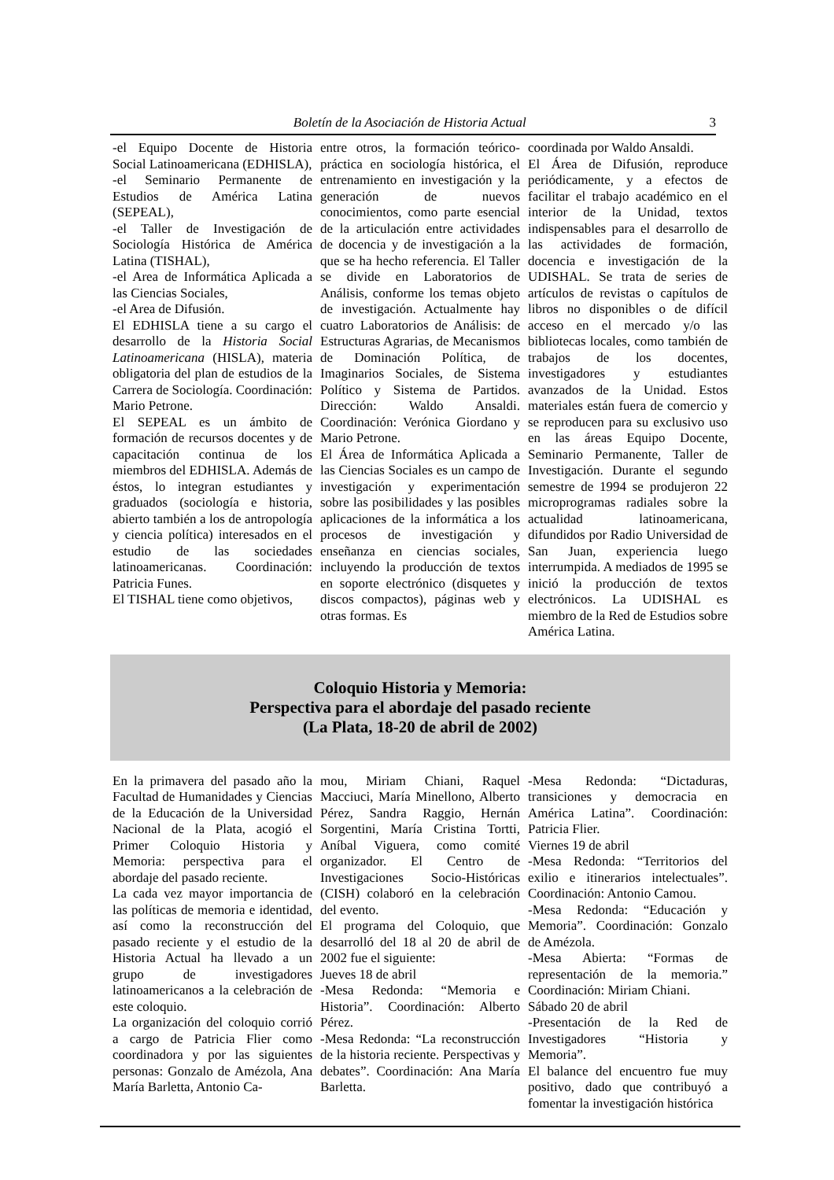Boletín de la Asociación de Historia Actual 3
-el Equipo Docente de Historia Social Latinoamericana (EDHISLA),
-el Seminario Permanente de Estudios de América Latina (SEPEAL),
-el Taller de Investigación de Sociología Histórica de América Latina (TISHAL),
-el Area de Informática Aplicada a las Ciencias Sociales,
-el Area de Difusión.
El EDHISLA tiene a su cargo el desarrollo de la Historia Social Latinoamericana (HISLA), materia obligatoria del plan de estudios de la Carrera de Sociología. Coordinación: Mario Petrone.
El SEPEAL es un ámbito de formación de recursos docentes y de capacitación continua de los miembros del EDHISLA. Además de éstos, lo integran estudiantes y graduados (sociología e historia, abierto también a los de antropología y ciencia política) interesados en el estudio de las sociedades latinoamericanas. Coordinación: Patricia Funes.
El TISHAL tiene como objetivos,
entre otros, la formación teórico-práctica en sociología histórica, el entrenamiento en investigación y la generación de nuevos conocimientos, como parte esencial de la articulación entre actividades de docencia y de investigación a la que se ha hecho referencia. El Taller se divide en Laboratorios de Análisis, conforme los temas objeto de investigación. Actualmente hay cuatro Laboratorios de Análisis: de Estructuras Agrarias, de Mecanismos de Dominación Política, de Imaginarios Sociales, de Sistema Político y Sistema de Partidos. Dirección: Waldo Ansaldi. Coordinación: Verónica Giordano y Mario Petrone.
El Área de Informática Aplicada a las Ciencias Sociales es un campo de investigación y experimentación sobre las posibilidades y las posibles aplicaciones de la informática a los procesos de investigación y enseñanza en ciencias sociales, incluyendo la producción de textos en soporte electrónico (disquetes y discos compactos), páginas web y otras formas. Es
coordinada por Waldo Ansaldi.
El Área de Difusión, reproduce periódicamente, y a efectos de facilitar el trabajo académico en el interior de la Unidad, textos indispensables para el desarrollo de las actividades de formación, docencia e investigación de la UDISHAL. Se trata de series de artículos de revistas o capítulos de libros no disponibles o de difícil acceso en el mercado y/o las bibliotecas locales, como también de trabajos de los docentes, investigadores y estudiantes avanzados de la Unidad. Estos materiales están fuera de comercio y se reproducen para su exclusivo uso en las áreas Equipo Docente, Seminario Permanente, Taller de Investigación. Durante el segundo semestre de 1994 se produjeron 22 microprogramas radiales sobre la actualidad latinoamericana, difundidos por Radio Universidad de San Juan, experiencia luego interrumpida. A mediados de 1995 se inició la producción de textos electrónicos. La UDISHAL es miembro de la Red de Estudios sobre América Latina.
Coloquio Historia y Memoria:
Perspectiva para el abordaje del pasado reciente
(La Plata, 18-20 de abril de 2002)
En la primavera del pasado año la Facultad de Humanidades y Ciencias de la Educación de la Universidad Nacional de la Plata, acogió el Primer Coloquio Historia y Memoria: perspectiva para el abordaje del pasado reciente.
La cada vez mayor importancia de las políticas de memoria e identidad, así como la reconstrucción del pasado reciente y el estudio de la Historia Actual ha llevado a un grupo de investigadores latinoamericanos a la celebración de este coloquio.
La organización del coloquio corrió a cargo de Patricia Flier como coordinadora y por las siguientes personas: Gonzalo de Amézola, Ana María Barletta, Antonio Ca-
mou, Miriam Chiani, Raquel Macciuci, María Minellono, Alberto Pérez, Sandra Raggio, Hernán Sorgentini, María Cristina Tortti, Aníbal Viguera, como comité organizador. El Centro de Investigaciones Socio-Históricas (CISH) colaboró en la celebración del evento.
El programa del Coloquio, que desarrolló del 18 al 20 de abril de 2002 fue el siguiente:
Jueves 18 de abril
-Mesa Redonda: “Memoria e Historia”. Coordinación: Alberto Pérez.
-Mesa Redonda: “La reconstrucción de la historia reciente. Perspectivas y debates”. Coordinación: Ana María Barletta.
-Mesa Redonda: “Dictaduras, transiciones y democracia en América Latina”. Coordinación: Patricia Flier.
Viernes 19 de abril
-Mesa Redonda: “Territorios del exilio e itinerarios intelectuales”. Coordinación: Antonio Camou.
-Mesa Redonda: “Educación y Memoria”. Coordinación: Gonzalo de Amézola.
-Mesa Abierta: “Formas de representación de la memoria.” Coordinación: Miriam Chiani.
Sábado 20 de abril
-Presentación de la Red de Investigadores “Historia y Memoria”.
El balance del encuentro fue muy positivo, dado que contribuyó a fomentar la investigación histórica